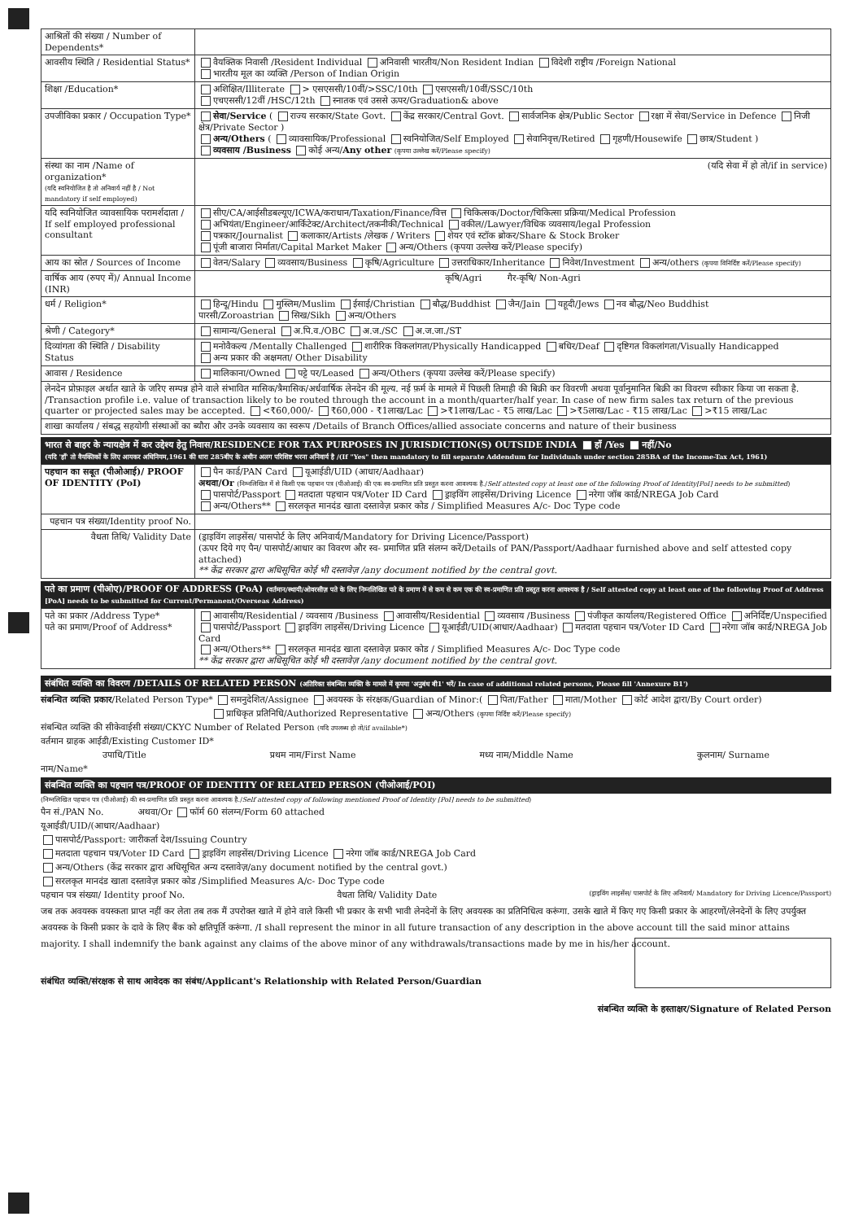| आश्रितों की संख्या / Number of Dependents* | |
| आवसीय स्थिति / Residential Status* | वैयक्तिक निवासी /Resident Individual अनिवासी भारतीय/Non Resident Indian विदेशी राष्ट्रीय /Foreign National भारतीय मूल का व्यक्ति /Person of Indian Origin |
| शिक्षा /Education* | अशिक्षित/Illiterate > एसएससी/10वीं/>SSC/10th एसएससी/10वीं/SSC/10th एचएससी/12वीं /HSC/12th स्नातक एवं उससे ऊपर/Graduation& above |
| उपजीविका प्रकार / Occupation Type* | सेवा/Service ( राज्य सरकार/State Govt. केंद्र सरकार/Central Govt. सार्वजनिक क्षेत्र/Public Sector रक्षा में सेवा/Service in Defence निजी क्षेत्र/Private Sector ) अन्य/Others ( व्यावसायिक/Professional स्वनियोजित/Self Employed सेवानिवृत्त/Retired गृहणी/Housewife छात्र/Student ) व्यवसाय /Business कोई अन्य/ Any other (कृपया उल्लेख करें/Please specify) |
| संस्था का नाम /Name of organization* (यदि स्वनियोजित है तो अनिवार्य नहीं है / Not mandatory if self employed) | (यदि सेवा में हो तो/if in service) |
| यदि स्वनियोजित व्यावसायिक परामर्शदाता / If self employed professional consultant | सीए/CA/आईसीडबल्यूए/ICWA/कराधान/Taxation/Finance/वित्त चिकित्सक/Doctor/चिकित्सा प्रक्रिया/Medical Profession अभियंता/Engineer/आर्किटेक्ट/Architect/तकनीकी/Technical वकील//Lawyer/विधिक व्यवसाय/legal Profession पत्रकार/Journalist कलाकार/Artists /लेखक / Writers शेयर एवं स्टॉक ब्रोकर/Share & Stock Broker पूंजी बाजारा निर्माता/Capital Market Maker अन्य/Others (कृपया उल्लेख करें/Please specify) |
| आय का स्रोत / Sources of Income | वेतन/Salary व्यवसाय/Business कृषि/Agriculture उत्तराधिकार/Inheritance निवेश/Investment अन्य/others (कृपया विनिर्दिष्ट करें/Please specify) |
| वार्षिक आय (रुपए में)/ Annual Income (INR) | कृषि/Agri गैर-कृषि/ Non-Agri |
| धर्म / Religion* | हिन्दू/Hindu मुस्लिम/Muslim ईसाई/Christian बौद्ध/Buddhist जैन/Jain यहूदी/Jews नव बौद्ध/Neo Buddhist पारसी/Zoroastrian सिख/Sikh अन्य/Others |
| श्रेणी / Category* | सामान्य/General अ.पि.व./OBC अ.ज./SC अ.ज.जा./ST |
| दिव्यांगता की स्थिति / Disability Status | मनोवैकल्य /Mentally Challenged शारीरिक विकलांगता/Physically Handicapped बधिर/Deaf दृष्टिगत विकलांगता/Visually Handicapped अन्य प्रकार की अक्षमता/ Other Disability |
| आवास / Residence | मालिकाना/Owned पट्टे पर/Leased अन्य/Others (कृपया उल्लेख करें/Please specify) |
| लेनदेन प्रोफ़ाइल अर्थात खाते के जरिए सम्पन्न होने वाले संभावित मासिक/त्रैमासिक/अर्धवार्षिक लेनदेन की मूल्य. नई फ़र्म के मामले में पिछली तिमाही की बिक्री कर विवरणी अथवा पूर्वानुमानित बिक्री का विवरण स्वीकार किया जा सकता है. /Transaction profile i.e. value of transaction likely to be routed through the account in a month/quarter/half year. In case of new firm sales tax return of the previous quarter or projected sales may be accepted. <₹60,000/- ₹60,000 - ₹1लाख/Lac >₹1लाख/Lac - ₹5 लाख/Lac >₹5लाख/Lac - ₹15 लाख/Lac >₹15 लाख/Lac | |
| शाखा कार्यालय / संबद्ध सहयोगी संस्थाओं का ब्यौरा और उनके व्यवसाय का स्वरूप /Details of Branch Offices/allied associate concerns and nature of their business | |
भारत से बाहर के न्यायक्षेत्र में कर उद्देश्य हेतु निवास/RESIDENCE FOR TAX PURPOSES IN JURISDICTION(S) OUTSIDE INDIA हाँ /Yes नहीं/No
(यदि 'हाँ' तो वैयक्तिकों के लिए आयकर अधिनियम,1961 की धारा 285बीए के अधीन अलग परिशिष्ट भरना अनिवार्य है /(If "Yes" then mandatory to fill separate Addendum for Individuals under section 285BA of the Income-Tax Act, 1961)
| पहचान का सबूत (पीओआई)/ PROOF OF IDENTITY (PoI) | पैन कार्ड/PAN Card यूआईडी/UID (आधार/Aadhaar) अथवा/Or (निम्नलिखित में से किसी एक पहचान पत्र (पीओआई) की एक स्व-प्रमाणित प्रति प्रस्तुत करना आवश्यक है./ Self attested copy at least one of the following Proof of Identity[PoI] needs to be submitted ) पासपोर्ट/Passport मतदाता पहचान पत्र/Voter ID Card ड्राइविंग लाइसेंस/Driving Licence नरेगा जॉब कार्ड/NREGA Job Card अन्य/Others** सरलकृत मानदंड खाता दस्तावेज़ प्रकार कोड / Simplified Measures A/c- Doc Type code |
| पहचान पत्र संख्या/Identity proof No. | |
| वैधता तिथि/ Validity Date | (ड्राइविंग लाइसेंस/ पासपोर्ट के लिए अनिवार्य/Mandatory for Driving Licence/Passport) (ऊपर दिये गए पैन/ पासपोर्ट/आधार का विवरण और स्व- प्रमाणित प्रति संलग्न करें/Details of PAN/Passport/Aadhaar furnished above and self attested copy attached) ** केंद्र सरकार द्वारा अधिसूचित कोई भी दस्तावेज़ /any document notified by the central govt. |
पते का प्रमाण (पीओए)/PROOF OF ADDRESS (PoA) (वर्तमान/स्थायी/ओवरसीज़ पते के लिए निम्नलिखित पते के प्रमाण में से कम से कम एक की स्व-प्रमाणित प्रति प्रस्तुत करना आवश्यक है / Self attested copy at least one of the following Proof of Address [PoA] needs to be submitted for Current/Permanent/Overseas Address)
| पते का प्रकार /Address Type* पते का प्रमाण/Proof of Address* | आवासीय/Residential / व्यवसाय /Business आवासीय/Residential व्यवसाय /Business पंजीकृत कार्यालय/Registered Office अनिर्दिष्ट/Unspecified पासपोर्ट/Passport ड्राइविंग लाइसेंस/Driving Licence यूआईडी/UID(आधार/Aadhaar) मतदाता पहचान पत्र/Voter ID Card नरेगा जॉब कार्ड/NREGA Job Card अन्य/Others** सरलकृत मानदंड खाता दस्तावेज़ प्रकार कोड / Simplified Measures A/c- Doc Type code ** केंद्र सरकार द्वारा अधिसूचित कोई भी दस्तावेज़ /any document notified by the central govt. |
संबंधित व्यक्ति का विवरण /DETAILS OF RELATED PERSON (अतिरिक्त संबन्धित व्यक्ति के मामले में कृपया 'अनुबंध बी1' भरें/ In case of additional related persons, Please fill 'Annexure B1')
संबन्धित व्यक्ति प्रकार/Related Person Type* समनुदेशित/Assignee अवयस्क के संरक्षक/Guardian of Minor:( पिता/Father माता/Mother कोर्ट आदेश द्वारा/By Court order)
प्राधिकृत प्रतिनिधि/Authorized Representative अन्य/Others (कृपया निर्दिष्ट करें/Please specify)
संबन्धित व्यक्ति की सीकेवाईसी संख्या/CKYC Number of Related Person (यदि उपलब्ध हो तो/if available*)
वर्तमान ग्राहक आईडी/Existing Customer ID*
उपाधि/Title प्रथम नाम/First Name मध्य नाम/Middle Name कुलनाम/ Surname
नाम/Name*
संबन्धित व्यक्ति का पहचान पत्र/PROOF OF IDENTITY OF RELATED PERSON (पीओआई/POI)
(निम्नलिखित पहचान पत्र (पीओआई) की स्व-प्रमाणित प्रति प्रस्तुत करना आवश्यक है./Self attested copy of following mentioned Proof of Identity [PoI] needs to be submitted)
पैन सं./PAN No. अथवा/Or फॉर्म 60 संलग्न/Form 60 attached
यूआईडी/UID/(आधार/Aadhaar)
पासपोर्ट/Passport: जारीकर्ता देश/Issuing Country
मतदाता पहचान पत्र/Voter ID Card ड्राइविंग लाइसेंस/Driving Licence नरेगा जॉब कार्ड/NREGA Job Card
अन्य/Others (केंद्र सरकार द्वारा अधिसूचित अन्य दस्तावेज़/any document notified by the central govt.)
सरलकृत मानदंड खाता दस्तावेज़ प्रकार कोड /Simplified Measures A/c- Doc Type code
पहचान पत्र संख्या/ Identity proof No. वैधता तिथि/ Validity Date (ड्राइविंग लाइसेंस/ पासपोर्ट के लिए अनिवार्य/ Mandatory for Driving Licence/Passport)
जब तक अवयस्क वयस्कता प्राप्त नहीं कर लेता तब तक मैं उपरोक्त खाते में होने वाले किसी भी प्रकार के सभी भावी लेनदेनों के लिए अवयस्क का प्रतिनिधित्व करूंगा. उसके खाते में किए गए किसी प्रकार के आहरणों/लेनदेनों के लिए उपर्युक्त अवयस्क के किसी प्रकार के दावे के लिए बैंक को क्षतिपूर्ति करूंगा. /I shall represent the minor in all future transaction of any description in the above account till the said minor attains majority. I shall indemnify the bank against any claims of the above minor of any withdrawals/transactions made by me in his/her account.
संबंधित व्यक्ति/संरक्षक से साथ आवेदक का संबंध/Applicant's Relationship with Related Person/Guardian
संबन्धित व्यक्ति के हस्ताक्षर/Signature of Related Person